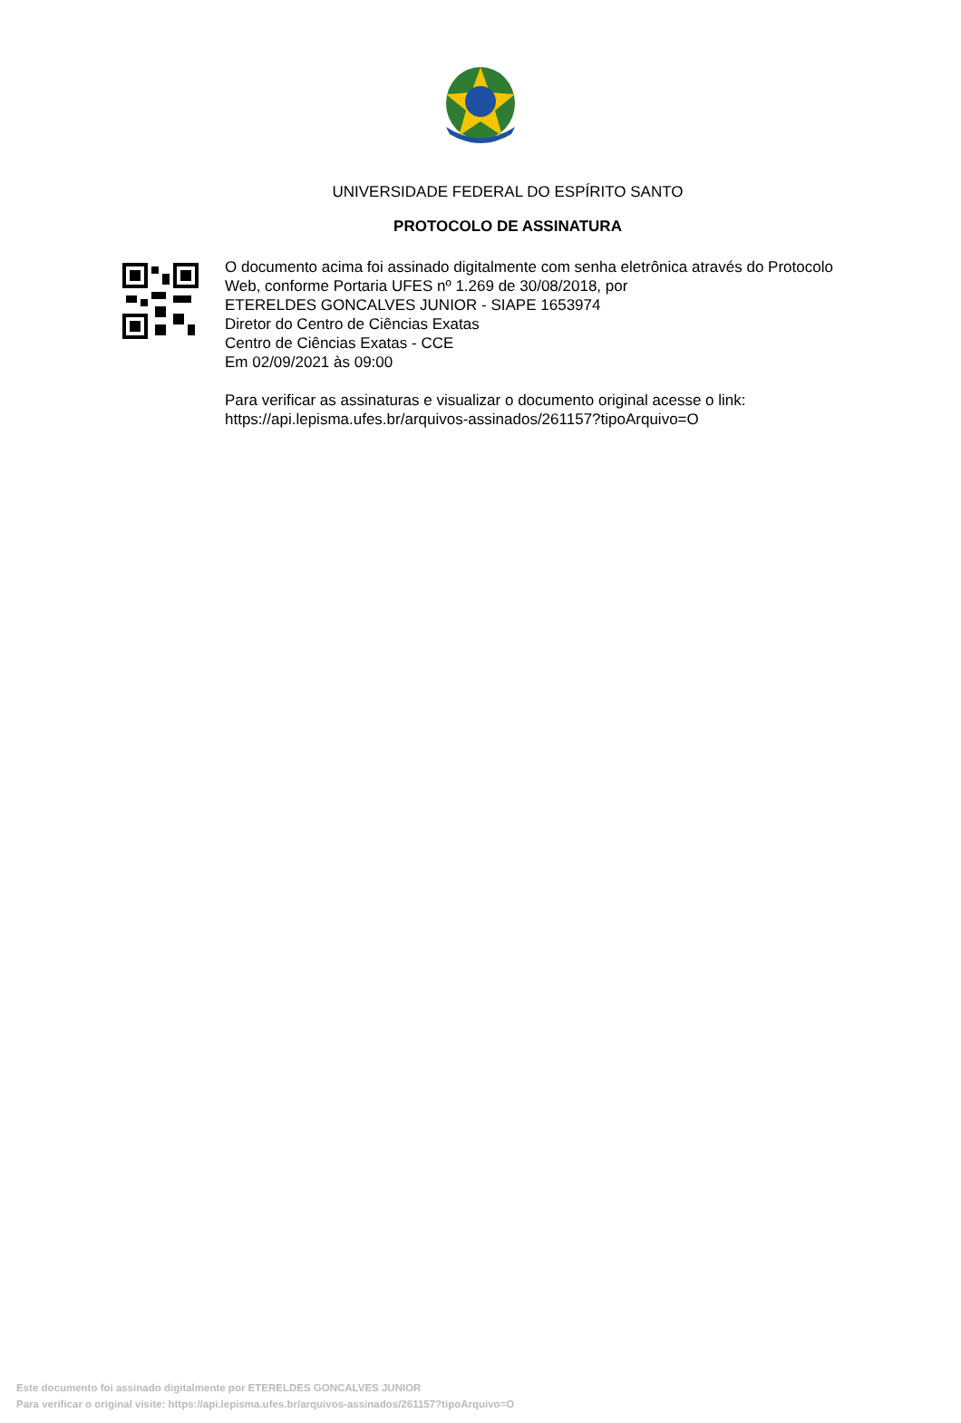UNIVERSIDADE FEDERAL DO ESPÍRITO SANTO
PROTOCOLO DE ASSINATURA
O documento acima foi assinado digitalmente com senha eletrônica através do Protocolo
Web, conforme Portaria UFES nº 1.269 de 30/08/2018, por
ETERELDES GONCALVES JUNIOR - SIAPE 1653974
Diretor do Centro de Ciências Exatas
Centro de Ciências Exatas - CCE
Em 02/09/2021 às 09:00
Para verificar as assinaturas e visualizar o documento original acesse o link:
https://api.lepisma.ufes.br/arquivos-assinados/261157?tipoArquivo=O
Este documento foi assinado digitalmente por ETERELDES GONCALVES JUNIOR
Para verificar o original visite: https://api.lepisma.ufes.br/arquivos-assinados/261157?tipoArquivo=O